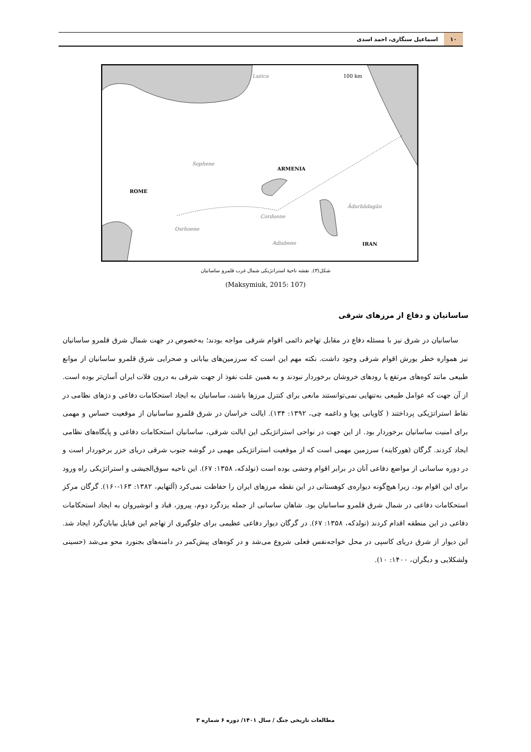۱۰ اسماعیل سنگاری، احمد اسدی
Lazica
100 km
Sophene
ARMENIA
ROME
Ādurbādagān
Corduene
Osrhoene
Adiabene
IRAN
شکل(۳). نقشه ناحیۀ استراتژیکی شمال غرب قلمرو ساسانیان
(Maksymiuk, 2015: 107)
ساسانیان و دفاع از مرزهای شرقی
ساسانیان در شرق نیز با مسئله دفاع در مقابل تهاجم دائمی اقوام شرقی مواجه بودند؛ به‌خصوص در جهت شمال شرق قلمرو ساسانیان نیز همواره خطر یورش اقوام شرقی وجود داشت. نکته مهم این است که سرزمین‌های بیابانی و صحرایی شرق قلمرو ساسانیان از موانع طبیعی مانند کوه‌های مرتفع یا رودهای خروشان برخوردار نبودند و به همین علت نفوذ از جهت شرقی به درون فلات ایران آسان‌تر بوده است. از آن جهت که عوامل طبیعی به‌تنهایی نمی‌توانستند مانعی برای کنترل مرزها باشند، ساسانیان به ایجاد استحکامات دفاعی و دژهای نظامی در نقاط استراتژیکی پرداختند ( کاویانی پویا و داغمه چی، ۱۳۹۲: ۱۳۴). ایالت خراسان در شرق قلمرو ساسانیان از موقعیت حساس و مهمی برای امنیت ساسانیان برخوردار بود. از این جهت در نواحی استراتژیکی این ایالت شرقی، ساسانیان استحکامات دفاعی و پایگاه‌های نظامی ایجاد کردند. گرگان (هورکاینه) سرزمین مهمی است که از موقعیت استراتژیکی مهمی در گوشه جنوب شرقی دریای خزر برخوردار است و در دوره ساسانی از مواضع دفاعی آنان در برابر اقوام وحشی بوده است (نولدکه، ۱۳۵۸: ۶۷). این ناحیه سوق‌الجیشی و استراتژیکی راه ورود برای این اقوام بود، زیرا هیچ‌گونه دیواره‌ی کوهستانی در این نقطه مرزهای ایران را حفاظت نمی‌کرد (آلتهایم، ۱۳۸۲: ۱۶۳-۱۶۰). گرگان مرکز استحکامات دفاعی در شمال شرق قلمرو ساسانیان بود. شاهان ساسانی از جمله یزدگرد دوم، پیروز، قباد و انوشیروان به ایجاد استحکامات دفاعی در این منطقه اقدام کردند (نولدکه، ۱۳۵۸: ۶۷). در گرگان دیوار دفاعی عظیمی برای جلوگیری از تهاجم این قبایل بیابان‌گرد ایجاد شد. این دیوار از شرق دریای کاسپی در محل خواجه‌نفس فعلی شروع می‌شد و در کوه‌های پیش‌کمر در دامنه‌های بجنورد محو می‌شد (حسینی ولشکلایی و دیگران، ۱۴۰۰: ۱۰).
مطالعات تاریخی جنگ / سال ۱۴۰۱/ دوره ۶ شماره ۳